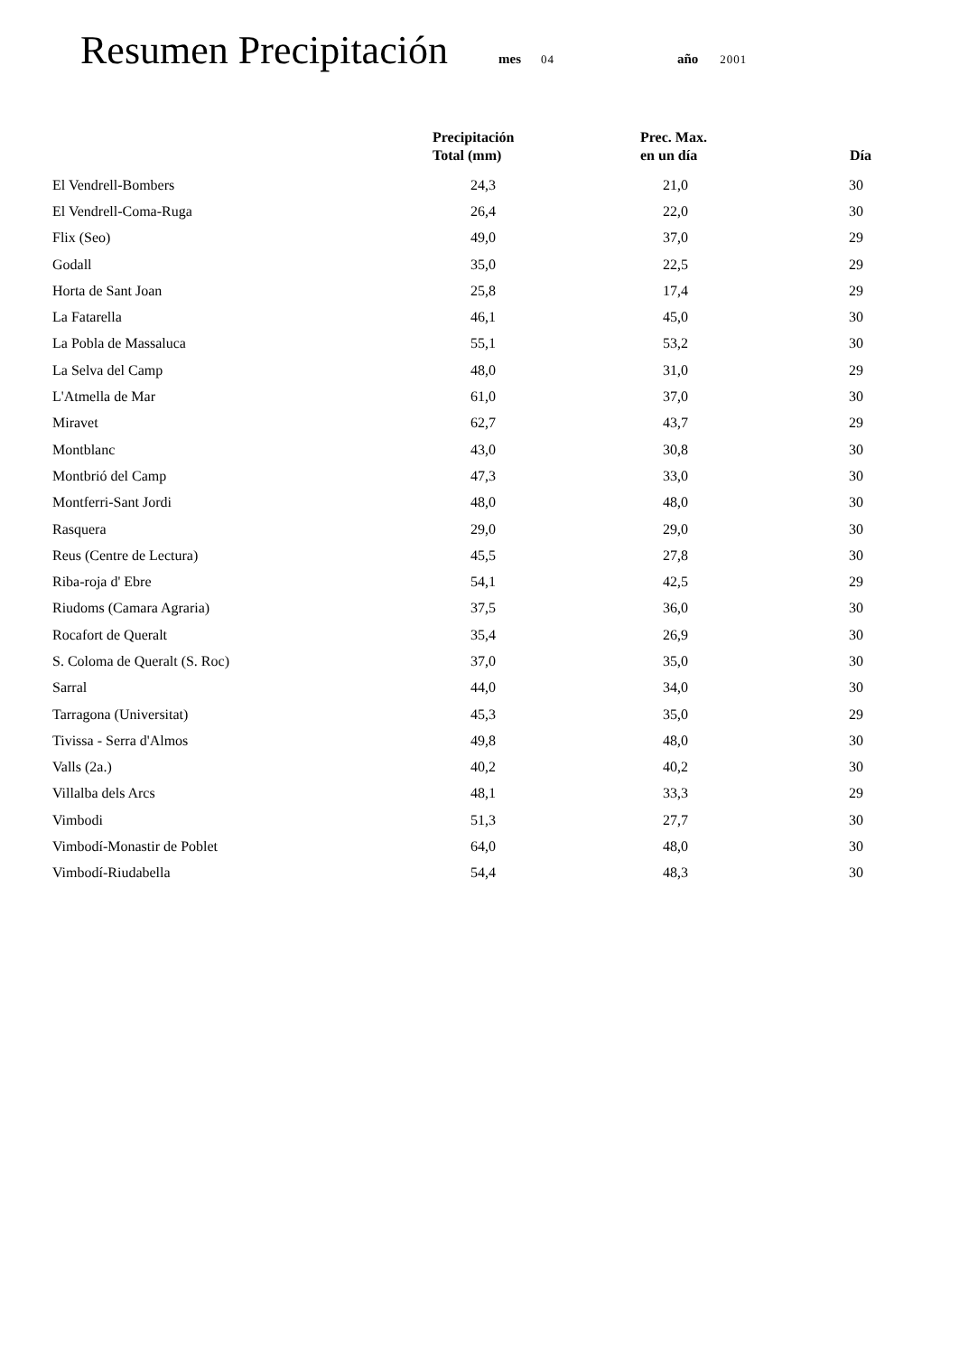Resumen Precipitación
mes 04 año 2001
| | Precipitación Total (mm) | Prec. Max. en un día | Día |
| --- | --- | --- | --- |
| El Vendrell-Bombers | 24,3 | 21,0 | 30 |
| El Vendrell-Coma-Ruga | 26,4 | 22,0 | 30 |
| Flix (Seo) | 49,0 | 37,0 | 29 |
| Godall | 35,0 | 22,5 | 29 |
| Horta de Sant Joan | 25,8 | 17,4 | 29 |
| La Fatarella | 46,1 | 45,0 | 30 |
| La Pobla de Massaluca | 55,1 | 53,2 | 30 |
| La Selva del Camp | 48,0 | 31,0 | 29 |
| L'Atmella de Mar | 61,0 | 37,0 | 30 |
| Miravet | 62,7 | 43,7 | 29 |
| Montblanc | 43,0 | 30,8 | 30 |
| Montbrió del Camp | 47,3 | 33,0 | 30 |
| Montferri-Sant Jordi | 48,0 | 48,0 | 30 |
| Rasquera | 29,0 | 29,0 | 30 |
| Reus (Centre de Lectura) | 45,5 | 27,8 | 30 |
| Riba-roja d' Ebre | 54,1 | 42,5 | 29 |
| Riudoms (Camara Agraria) | 37,5 | 36,0 | 30 |
| Rocafort de Queralt | 35,4 | 26,9 | 30 |
| S. Coloma de Queralt (S. Roc) | 37,0 | 35,0 | 30 |
| Sarral | 44,0 | 34,0 | 30 |
| Tarragona (Universitat) | 45,3 | 35,0 | 29 |
| Tivissa - Serra d'Almos | 49,8 | 48,0 | 30 |
| Valls (2a.) | 40,2 | 40,2 | 30 |
| Villalba dels Arcs | 48,1 | 33,3 | 29 |
| Vimbodi | 51,3 | 27,7 | 30 |
| Vimbodí-Monastir de Poblet | 64,0 | 48,0 | 30 |
| Vimbodí-Riudabella | 54,4 | 48,3 | 30 |